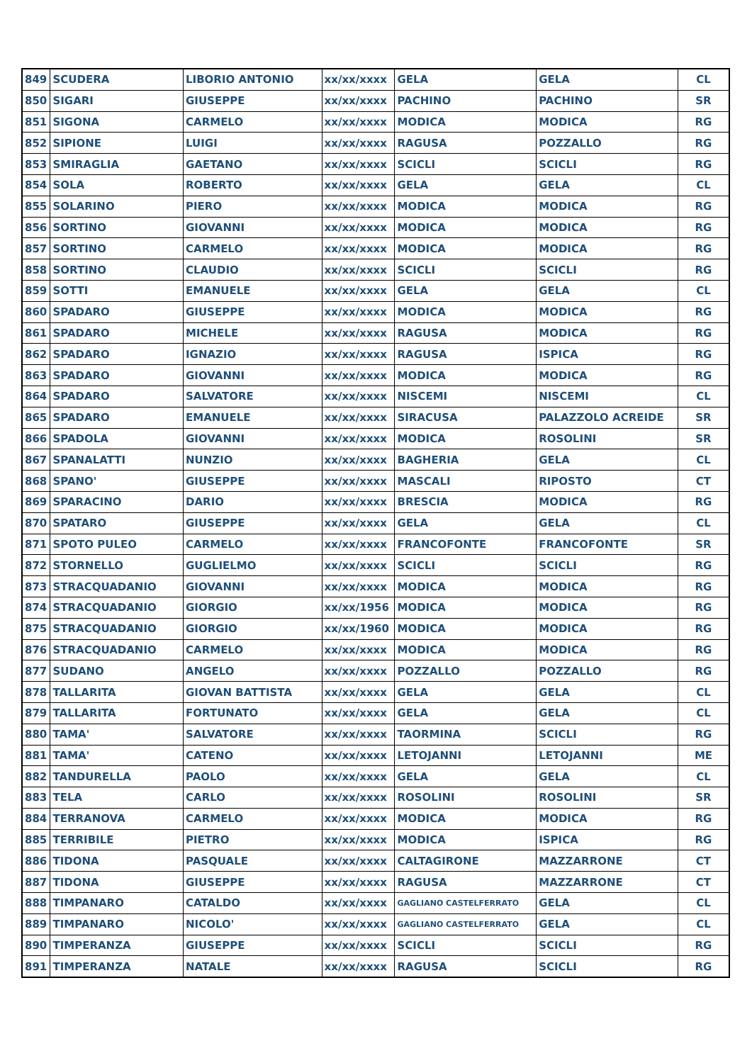| 849 | SCUDERA | LIBORIO ANTONIO | xx/xx/xxxx | GELA | GELA | CL |
| 850 | SIGARI | GIUSEPPE | xx/xx/xxxx | PACHINO | PACHINO | SR |
| 851 | SIGONA | CARMELO | xx/xx/xxxx | MODICA | MODICA | RG |
| 852 | SIPIONE | LUIGI | xx/xx/xxxx | RAGUSA | POZZALLO | RG |
| 853 | SMIRAGLIA | GAETANO | xx/xx/xxxx | SCICLI | SCICLI | RG |
| 854 | SOLA | ROBERTO | xx/xx/xxxx | GELA | GELA | CL |
| 855 | SOLARINO | PIERO | xx/xx/xxxx | MODICA | MODICA | RG |
| 856 | SORTINO | GIOVANNI | xx/xx/xxxx | MODICA | MODICA | RG |
| 857 | SORTINO | CARMELO | xx/xx/xxxx | MODICA | MODICA | RG |
| 858 | SORTINO | CLAUDIO | xx/xx/xxxx | SCICLI | SCICLI | RG |
| 859 | SOTTI | EMANUELE | xx/xx/xxxx | GELA | GELA | CL |
| 860 | SPADARO | GIUSEPPE | xx/xx/xxxx | MODICA | MODICA | RG |
| 861 | SPADARO | MICHELE | xx/xx/xxxx | RAGUSA | MODICA | RG |
| 862 | SPADARO | IGNAZIO | xx/xx/xxxx | RAGUSA | ISPICA | RG |
| 863 | SPADARO | GIOVANNI | xx/xx/xxxx | MODICA | MODICA | RG |
| 864 | SPADARO | SALVATORE | xx/xx/xxxx | NISCEMI | NISCEMI | CL |
| 865 | SPADARO | EMANUELE | xx/xx/xxxx | SIRACUSA | PALAZZOLO ACREIDE | SR |
| 866 | SPADOLA | GIOVANNI | xx/xx/xxxx | MODICA | ROSOLINI | SR |
| 867 | SPANALATTI | NUNZIO | xx/xx/xxxx | BAGHERIA | GELA | CL |
| 868 | SPANO' | GIUSEPPE | xx/xx/xxxx | MASCALI | RIPOSTO | CT |
| 869 | SPARACINO | DARIO | xx/xx/xxxx | BRESCIA | MODICA | RG |
| 870 | SPATARO | GIUSEPPE | xx/xx/xxxx | GELA | GELA | CL |
| 871 | SPOTO PULEO | CARMELO | xx/xx/xxxx | FRANCOFONTE | FRANCOFONTE | SR |
| 872 | STORNELLO | GUGLIELMO | xx/xx/xxxx | SCICLI | SCICLI | RG |
| 873 | STRACQUADANIO | GIOVANNI | xx/xx/xxxx | MODICA | MODICA | RG |
| 874 | STRACQUADANIO | GIORGIO | xx/xx/1956 | MODICA | MODICA | RG |
| 875 | STRACQUADANIO | GIORGIO | xx/xx/1960 | MODICA | MODICA | RG |
| 876 | STRACQUADANIO | CARMELO | xx/xx/xxxx | MODICA | MODICA | RG |
| 877 | SUDANO | ANGELO | xx/xx/xxxx | POZZALLO | POZZALLO | RG |
| 878 | TALLARITA | GIOVAN BATTISTA | xx/xx/xxxx | GELA | GELA | CL |
| 879 | TALLARITA | FORTUNATO | xx/xx/xxxx | GELA | GELA | CL |
| 880 | TAMA' | SALVATORE | xx/xx/xxxx | TAORMINA | SCICLI | RG |
| 881 | TAMA' | CATENO | xx/xx/xxxx | LETOJANNI | LETOJANNI | ME |
| 882 | TANDURELLA | PAOLO | xx/xx/xxxx | GELA | GELA | CL |
| 883 | TELA | CARLO | xx/xx/xxxx | ROSOLINI | ROSOLINI | SR |
| 884 | TERRANOVA | CARMELO | xx/xx/xxxx | MODICA | MODICA | RG |
| 885 | TERRIBILE | PIETRO | xx/xx/xxxx | MODICA | ISPICA | RG |
| 886 | TIDONA | PASQUALE | xx/xx/xxxx | CALTAGIRONE | MAZZARRONE | CT |
| 887 | TIDONA | GIUSEPPE | xx/xx/xxxx | RAGUSA | MAZZARRONE | CT |
| 888 | TIMPANARO | CATALDO | xx/xx/xxxx | GAGLIANO CASTELFERRATO | GELA | CL |
| 889 | TIMPANARO | NICOLO' | xx/xx/xxxx | GAGLIANO CASTELFERRATO | GELA | CL |
| 890 | TIMPERANZA | GIUSEPPE | xx/xx/xxxx | SCICLI | SCICLI | RG |
| 891 | TIMPERANZA | NATALE | xx/xx/xxxx | RAGUSA | SCICLI | RG |